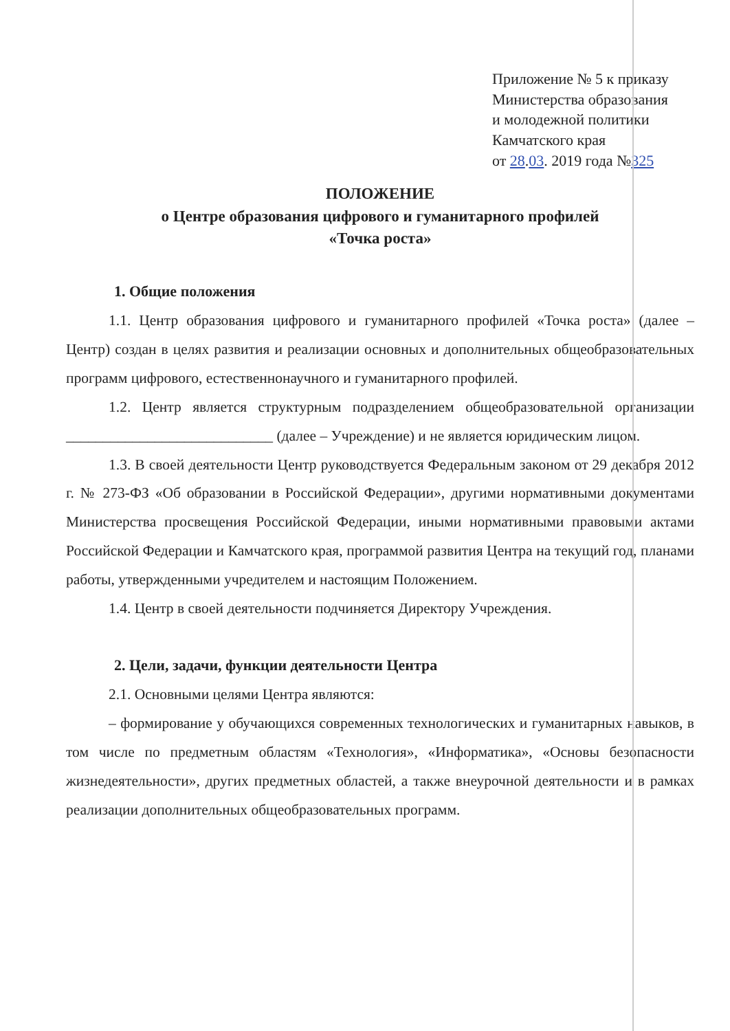Приложение № 5 к приказу
Министерства образования
и молодежной политики
Камчатского края
от 28.03. 2019 года №325
ПОЛОЖЕНИЕ
о Центре образования цифрового и гуманитарного профилей
«Точка роста»
1. Общие положения
1.1. Центр образования цифрового и гуманитарного профилей «Точка роста» (далее – Центр) создан в целях развития и реализации основных и дополнительных общеобразовательных программ цифрового, естественнонаучного и гуманитарного профилей.
1.2. Центр является структурным подразделением общеобразовательной организации ____________________________ (далее – Учреждение) и не является юридическим лицом.
1.3. В своей деятельности Центр руководствуется Федеральным законом от 29 декабря 2012 г. № 273-ФЗ «Об образовании в Российской Федерации», другими нормативными документами Министерства просвещения Российской Федерации, иными нормативными правовыми актами Российской Федерации и Камчатского края, программой развития Центра на текущий год, планами работы, утвержденными учредителем и настоящим Положением.
1.4. Центр в своей деятельности подчиняется Директору Учреждения.
2. Цели, задачи, функции деятельности Центра
2.1. Основными целями Центра являются:
– формирование у обучающихся современных технологических и гуманитарных навыков, в том числе по предметным областям «Технология», «Информатика», «Основы безопасности жизнедеятельности», других предметных областей, а также внеурочной деятельности и в рамках реализации дополнительных общеобразовательных программ.